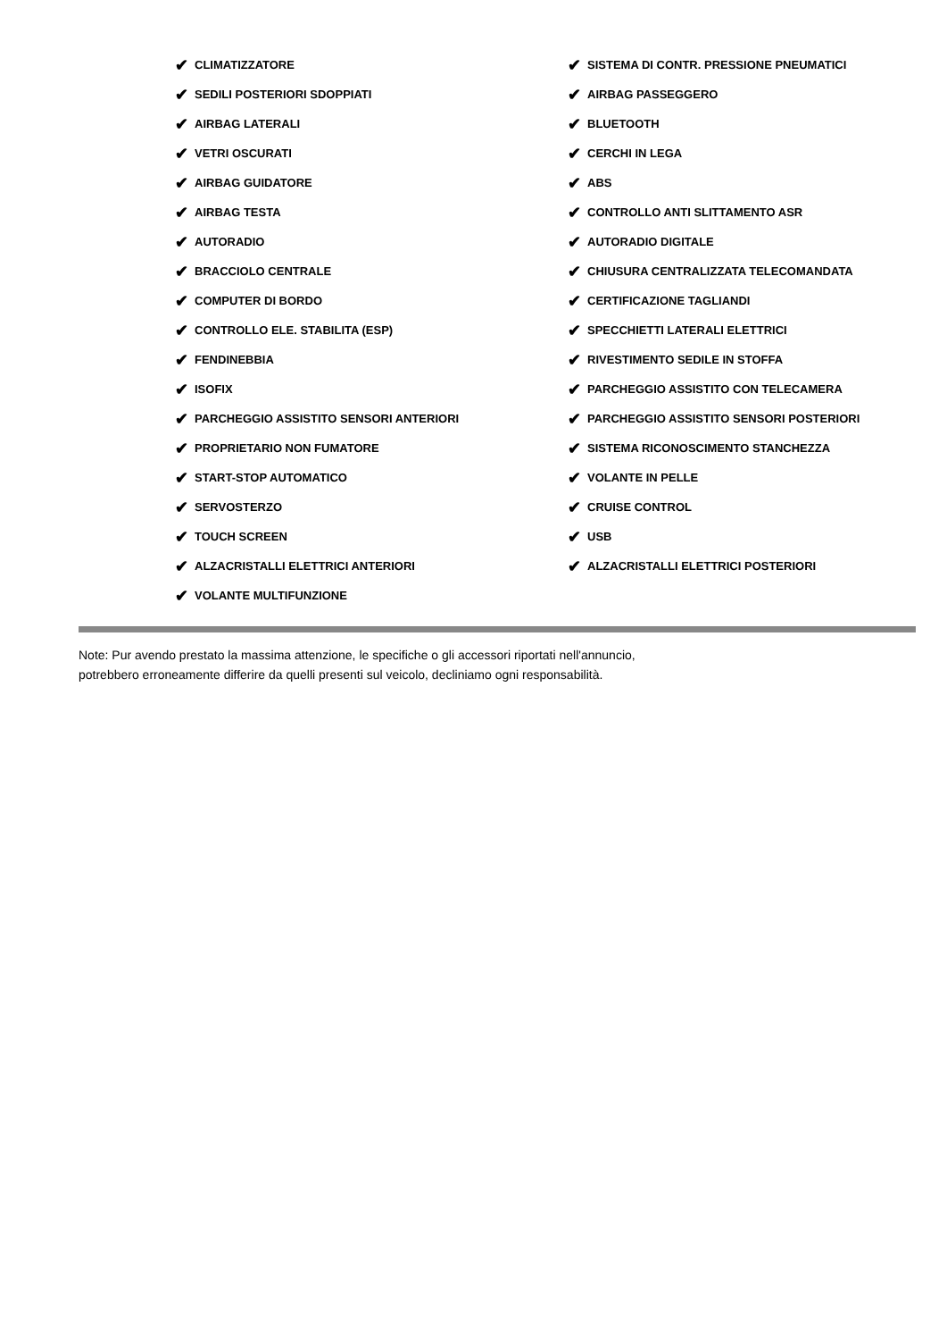✔ CLIMATIZZATORE
✔ SEDILI POSTERIORI SDOPPIATI
✔ AIRBAG LATERALI
✔ VETRI OSCURATI
✔ AIRBAG GUIDATORE
✔ AIRBAG TESTA
✔ AUTORADIO
✔ BRACCIOLO CENTRALE
✔ COMPUTER DI BORDO
✔ CONTROLLO ELE. STABILITA (ESP)
✔ FENDINEBBIA
✔ ISOFIX
✔ PARCHEGGIO ASSISTITO SENSORI ANTERIORI
✔ PROPRIETARIO NON FUMATORE
✔ START-STOP AUTOMATICO
✔ SERVOSTERZO
✔ TOUCH SCREEN
✔ ALZACRISTALLI ELETTRICI ANTERIORI
✔ VOLANTE MULTIFUNZIONE
✔ SISTEMA DI CONTR. PRESSIONE PNEUMATICI
✔ AIRBAG PASSEGGERO
✔ BLUETOOTH
✔ CERCHI IN LEGA
✔ ABS
✔ CONTROLLO ANTI SLITTAMENTO ASR
✔ AUTORADIO DIGITALE
✔ CHIUSURA CENTRALIZZATA TELECOMANDATA
✔ CERTIFICAZIONE TAGLIANDI
✔ SPECCHIETTI LATERALI ELETTRICI
✔ RIVESTIMENTO SEDILE IN STOFFA
✔ PARCHEGGIO ASSISTITO CON TELECAMERA
✔ PARCHEGGIO ASSISTITO SENSORI POSTERIORI
✔ SISTEMA RICONOSCIMENTO STANCHEZZA
✔ VOLANTE IN PELLE
✔ CRUISE CONTROL
✔ USB
✔ ALZACRISTALLI ELETTRICI POSTERIORI
Note: Pur avendo prestato la massima attenzione, le specifiche o gli accessori riportati nell'annuncio,
potrebbero erroneamente differire da quelli presenti sul veicolo, decliniamo ogni responsabilità.